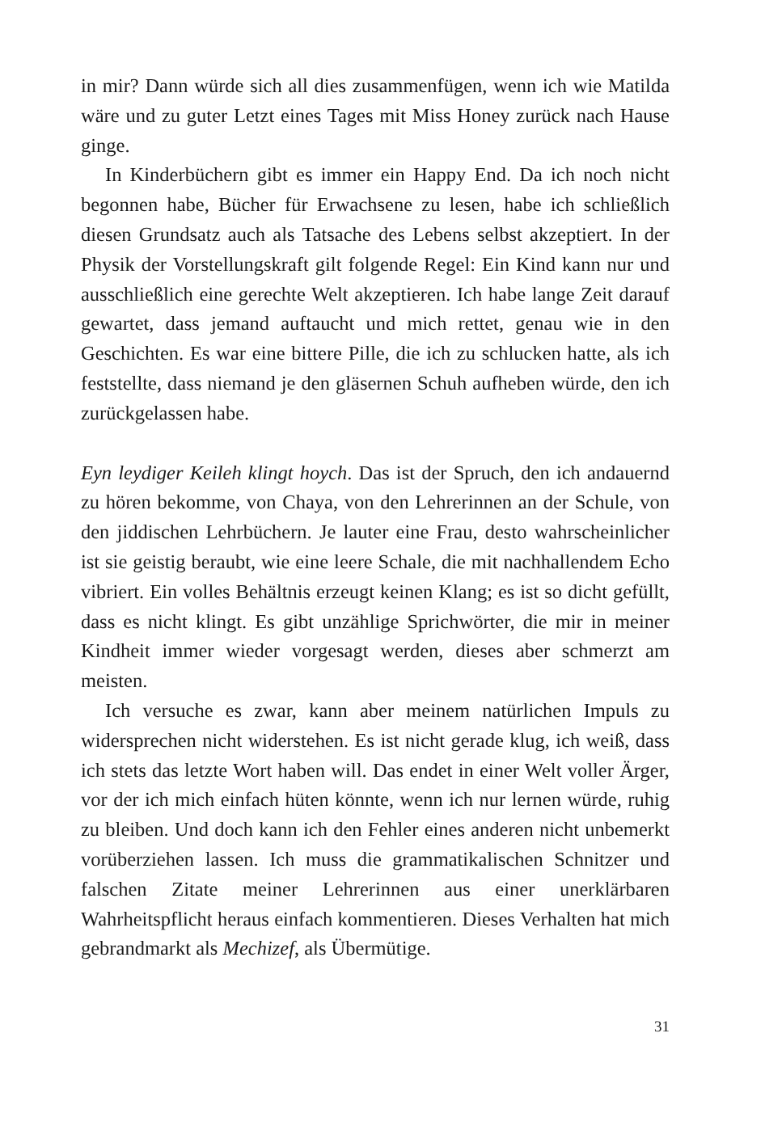in mir? Dann würde sich all dies zusammenfügen, wenn ich wie Matilda wäre und zu guter Letzt eines Tages mit Miss Honey zurück nach Hause ginge.
In Kinderbüchern gibt es immer ein Happy End. Da ich noch nicht begonnen habe, Bücher für Erwachsene zu lesen, habe ich schließlich diesen Grundsatz auch als Tatsache des Lebens selbst akzeptiert. In der Physik der Vorstellungskraft gilt folgende Regel: Ein Kind kann nur und ausschließlich eine gerechte Welt akzeptieren. Ich habe lange Zeit darauf gewartet, dass jemand auftaucht und mich rettet, genau wie in den Geschichten. Es war eine bittere Pille, die ich zu schlucken hatte, als ich feststellte, dass niemand je den gläsernen Schuh aufheben würde, den ich zurückgelassen habe.
Eyn leydiger Keileh klingt hoych. Das ist der Spruch, den ich andauernd zu hören bekomme, von Chaya, von den Lehrerinnen an der Schule, von den jiddischen Lehrbüchern. Je lauter eine Frau, desto wahrscheinlicher ist sie geistig beraubt, wie eine leere Schale, die mit nachhallendem Echo vibriert. Ein volles Behältnis erzeugt keinen Klang; es ist so dicht gefüllt, dass es nicht klingt. Es gibt unzählige Sprichwörter, die mir in meiner Kindheit immer wieder vorgesagt werden, dieses aber schmerzt am meisten.
Ich versuche es zwar, kann aber meinem natürlichen Impuls zu widersprechen nicht widerstehen. Es ist nicht gerade klug, ich weiß, dass ich stets das letzte Wort haben will. Das endet in einer Welt voller Ärger, vor der ich mich einfach hüten könnte, wenn ich nur lernen würde, ruhig zu bleiben. Und doch kann ich den Fehler eines anderen nicht unbemerkt vorüberziehen lassen. Ich muss die grammatikalischen Schnitzer und falschen Zitate meiner Lehrerinnen aus einer unerklärbaren Wahrheitspflicht heraus einfach kommentieren. Dieses Verhalten hat mich gebrandmarkt als Mechizef, als Übermütige.
31